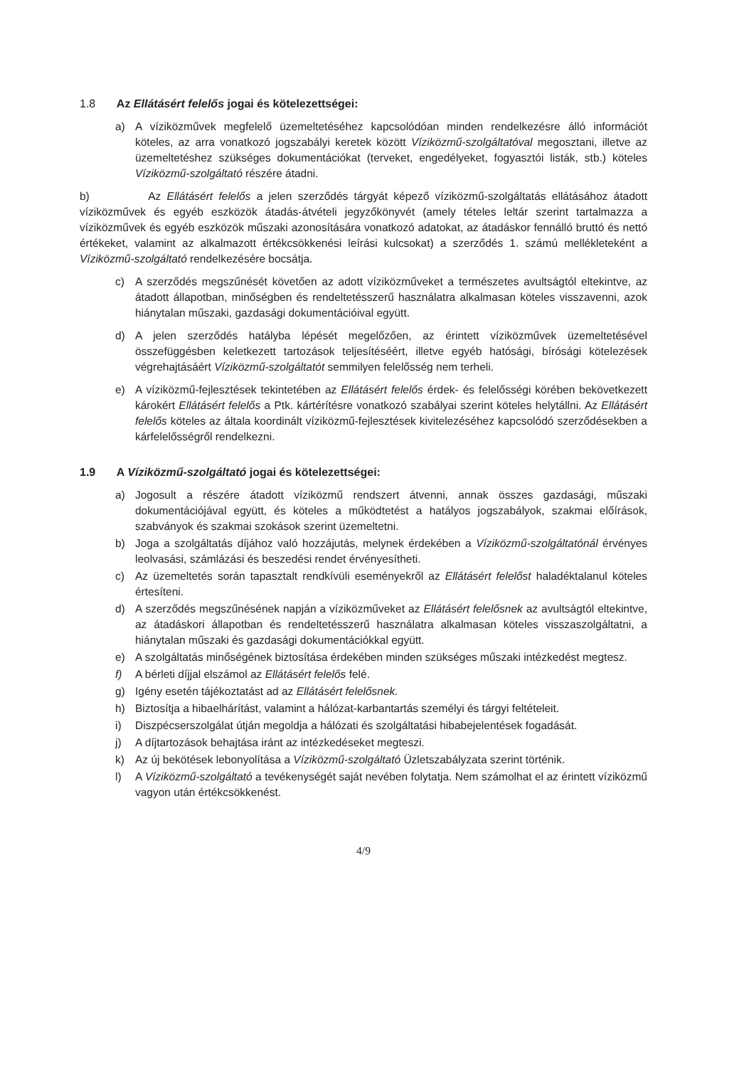1.8 Az Ellátásért felelős jogai és kötelezettségei:
a) A víziközművek megfelelő üzemeltetéséhez kapcsolódóan minden rendelkezésre álló információt köteles, az arra vonatkozó jogszabályi keretek között Víziközmű-szolgáltatóval megosztani, illetve az üzemeltetéshez szükséges dokumentációkat (terveket, engedélyeket, fogyasztói listák, stb.) köteles Víziközmű-szolgáltató részére átadni.
b) Az Ellátásért felelős a jelen szerződés tárgyát képező víziközmű-szolgáltatás ellátásához átadott víziközművek és egyéb eszközök átadás-átvételi jegyzőkönyvét (amely tételes leltár szerint tartalmazza a víziközművek és egyéb eszközök műszaki azonosítására vonatkozó adatokat, az átadáskor fennálló bruttó és nettó értékeket, valamint az alkalmazott értékcsökkenési leírási kulcsokat) a szerződés 1. számú mellékleteként a Víziközmű-szolgáltató rendelkezésére bocsátja.
c) A szerződés megszűnését követően az adott víziközműveket a természetes avultságtól eltekintve, az átadott állapotban, minőségben és rendeltetésszerű használatra alkalmasan köteles visszavenni, azok hiánytalan műszaki, gazdasági dokumentációival együtt.
d) A jelen szerződés hatályba lépését megelőzően, az érintett víziközművek üzemeltetésével összefüggésben keletkezett tartozások teljesítéséért, illetve egyéb hatósági, bírósági kötelezések végrehajtásáért Víziközmű-szolgáltatót semmilyen felelősség nem terheli.
e) A víziközmű-fejlesztések tekintetében az Ellátásért felelős érdek- és felelősségi körében bekövetkezett károkért Ellátásért felelős a Ptk. kártérítésre vonatkozó szabályai szerint köteles helytállni. Az Ellátásért felelős köteles az általa koordinált víziközmű-fejlesztések kivitelezéséhez kapcsolódó szerződésekben a kárfelelősségről rendelkezni.
1.9 A Víziközmű-szolgáltató jogai és kötelezettségei:
a) Jogosult a részére átadott víziközmű rendszert átvenni, annak összes gazdasági, műszaki dokumentációjával együtt, és köteles a működtetést a hatályos jogszabályok, szakmai előírások, szabványok és szakmai szokások szerint üzemeltetni.
b) Joga a szolgáltatás díjához való hozzájutás, melynek érdekében a Víziközmű-szolgáltatónál érvényes leolvasási, számlázási és beszedési rendet érvényesítheti.
c) Az üzemeltetés során tapasztalt rendkívüli eseményekről az Ellátásért felelőst haladéktalanul köteles értesíteni.
d) A szerződés megszűnésének napján a víziközműveket az Ellátásért felelősnek az avultságtól eltekintve, az átadáskori állapotban és rendeltetésszerű használatra alkalmasan köteles visszaszolgáltatni, a hiánytalan műszaki és gazdasági dokumentációkkal együtt.
e) A szolgáltatás minőségének biztosítása érdekében minden szükséges műszaki intézkedést megtesz.
f) A bérleti díjjal elszámol az Ellátásért felelős felé.
g) Igény esetén tájékoztatást ad az Ellátásért felelősnek.
h) Biztosítja a hibaelhárítást, valamint a hálózat-karbantartás személyi és tárgyi feltételeit.
i) Diszpécserszolgálat útján megoldja a hálózati és szolgáltatási hibabejelentések fogadását.
j) A díjtartozások behajtása iránt az intézkedéseket megteszi.
k) Az új bekötések lebonyolítása a Víziközmű-szolgáltató Üzletszabályzata szerint történik.
l) A Víziközmű-szolgáltató a tevékenységét saját nevében folytatja. Nem számolhat el az érintett víziközmű vagyon után értékcsökkenést.
4/9